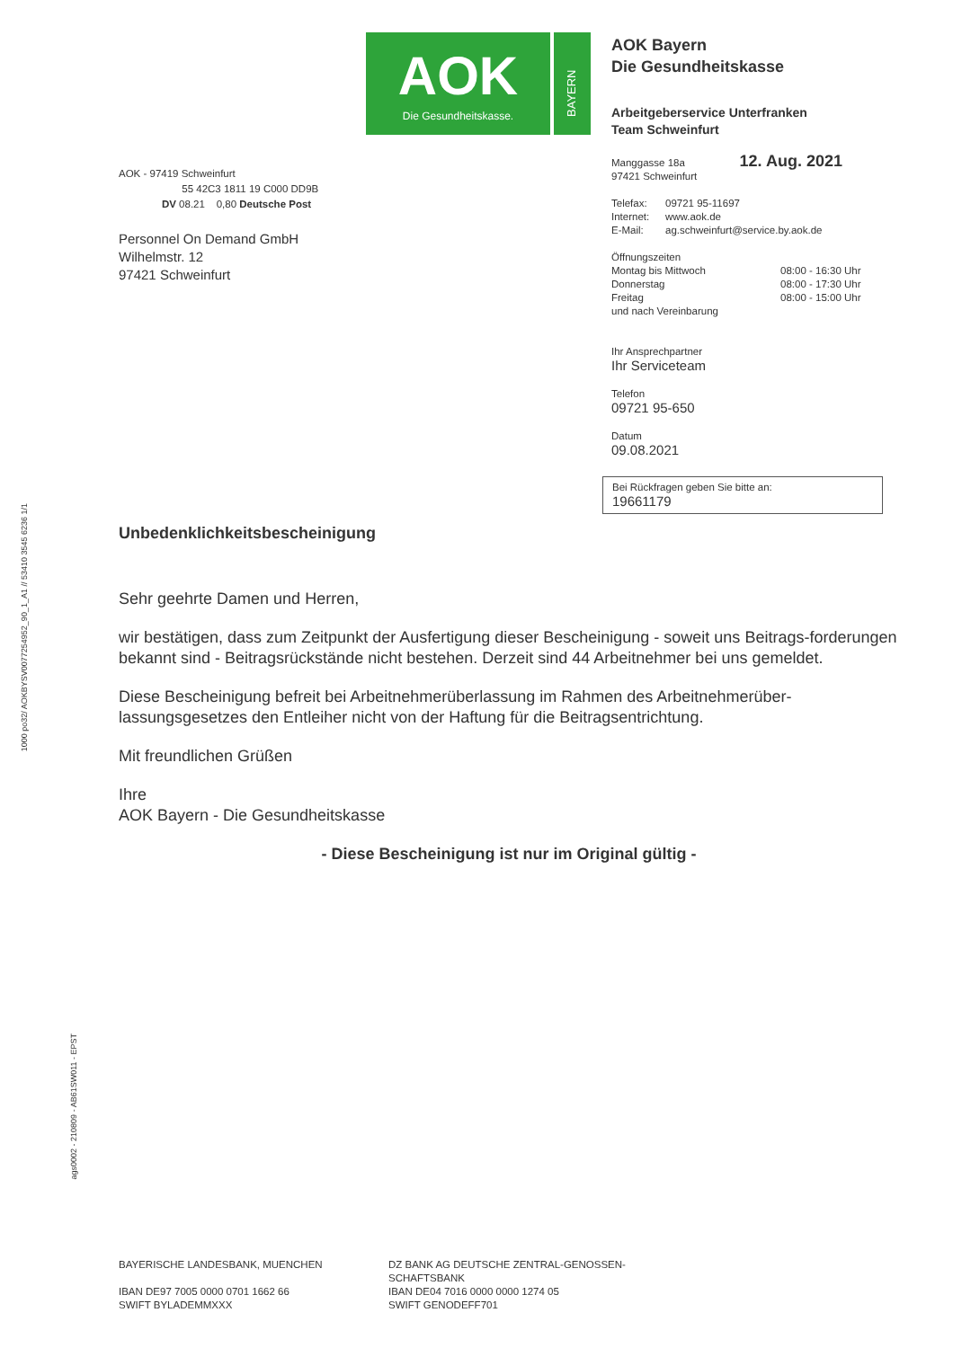AOK
Die Gesundheitskasse.
BAYERN
AOK - 97419 Schweinfurt
55 42C3 1811 19 C000 DD9B
DV 08.21 0,80 Deutsche Post
Personnel On Demand GmbH
Wilhelmstr. 12
97421 Schweinfurt
AOK Bayern
Die Gesundheitskasse
Arbeitgeberservice Unterfranken
Team Schweinfurt
Manggasse 18a 12. Aug. 2021
97421 Schweinfurt
Telefax: 09721 95-11697
Internet: www.aok.de
E-Mail: ag.schweinfurt@service.by.aok.de
Öffnungszeiten
Montag bis Mittwoch 08:00 - 16:30 Uhr
Donnerstag 08:00 - 17:30 Uhr
Freitag 08:00 - 15:00 Uhr
und nach Vereinbarung
Ihr Ansprechpartner
Ihr Serviceteam
Telefon
09721 95-650
Datum
09.08.2021
Bei Rückfragen geben Sie bitte an:
19661179
Unbedenklichkeitsbescheinigung
Sehr geehrte Damen und Herren,
wir bestätigen, dass zum Zeitpunkt der Ausfertigung dieser Bescheinigung - soweit uns Beitrags-forderungen bekannt sind - Beitragsrückstände nicht bestehen. Derzeit sind 44 Arbeitnehmer bei uns gemeldet.
Diese Bescheinigung befreit bei Arbeitnehmerüberlassung im Rahmen des Arbeitnehmerüber-lassungsgesetzes den Entleiher nicht von der Haftung für die Beitragsentrichtung.
Mit freundlichen Grüßen
Ihre
AOK Bayern - Die Gesundheitskasse
- Diese Bescheinigung ist nur im Original gültig -
1000 po32/ AOKBYSV0077254952_90_1_A1 // 53410 3545 6236 1/1
ags0002 - 210809 - AB61SW011 - EPST
BAYERISCHE LANDESBANK, MUENCHEN
IBAN DE97 7005 0000 0701 1662 66
SWIFT BYLADEMMXXX
DZ BANK AG DEUTSCHE ZENTRAL-GENOSSEN-SCHAFTSBANK
IBAN DE04 7016 0000 0000 1274 05
SWIFT GENODEFF701